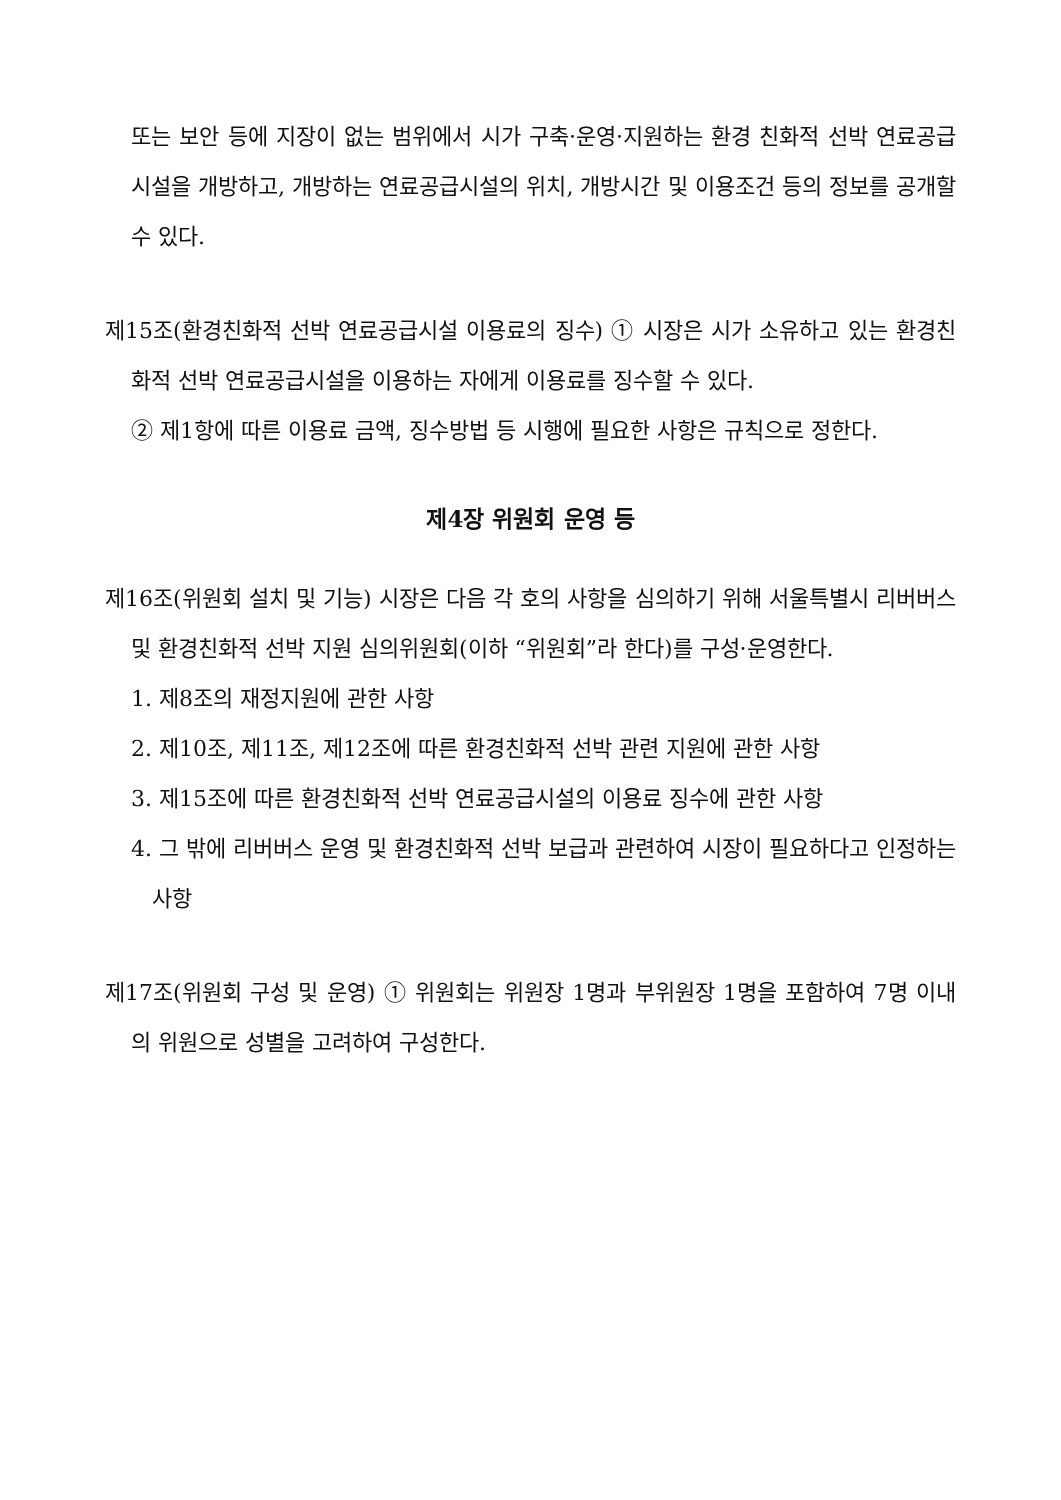또는 보안 등에 지장이 없는 범위에서 시가 구축·운영·지원하는 환경 친화적 선박 연료공급시설을 개방하고, 개방하는 연료공급시설의 위치, 개방시간 및 이용조건 등의 정보를 공개할 수 있다.
제15조(환경친화적 선박 연료공급시설 이용료의 징수) ① 시장은 시가 소유하고 있는 환경친화적 선박 연료공급시설을 이용하는 자에게 이용료를 징수할 수 있다.
② 제1항에 따른 이용료 금액, 징수방법 등 시행에 필요한 사항은 규칙으로 정한다.
제4장 위원회 운영 등
제16조(위원회 설치 및 기능) 시장은 다음 각 호의 사항을 심의하기 위해 서울특별시 리버버스 및 환경친화적 선박 지원 심의위원회(이하 “위원회”라 한다)를 구성·운영한다.
1. 제8조의 재정지원에 관한 사항
2. 제10조, 제11조, 제12조에 따른 환경친화적 선박 관련 지원에 관한 사항
3. 제15조에 따른 환경친화적 선박 연료공급시설의 이용료 징수에 관한 사항
4. 그 밖에 리버버스 운영 및 환경친화적 선박 보급과 관련하여 시장이 필요하다고 인정하는 사항
제17조(위원회 구성 및 운영) ① 위원회는 위원장 1명과 부위원장 1명을 포함하여 7명 이내의 위원으로 성별을 고려하여 구성한다.